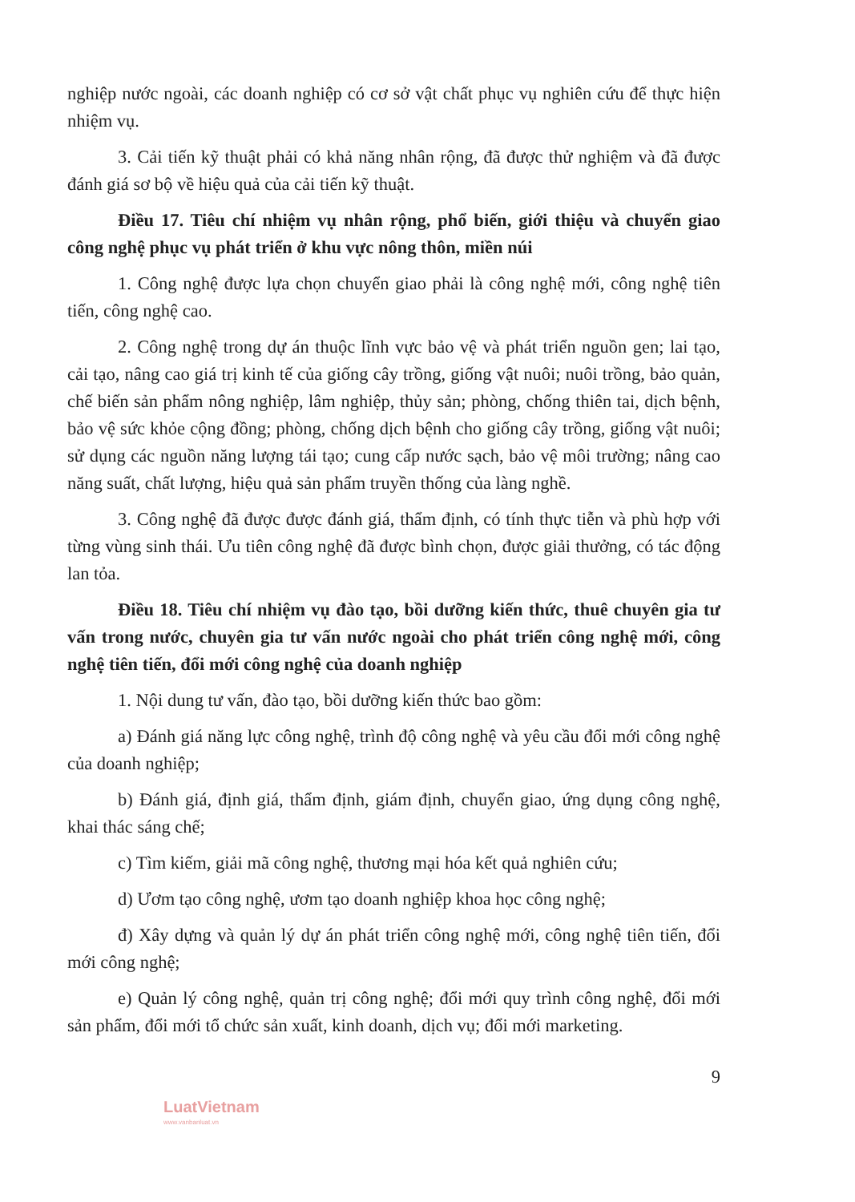nghiệp nước ngoài, các doanh nghiệp có cơ sở vật chất phục vụ nghiên cứu để thực hiện nhiệm vụ.
3. Cải tiến kỹ thuật phải có khả năng nhân rộng, đã được thử nghiệm và đã được đánh giá sơ bộ về hiệu quả của cải tiến kỹ thuật.
Điều 17. Tiêu chí nhiệm vụ nhân rộng, phổ biến, giới thiệu và chuyển giao công nghệ phục vụ phát triển ở khu vực nông thôn, miền núi
1. Công nghệ được lựa chọn chuyển giao phải là công nghệ mới, công nghệ tiên tiến, công nghệ cao.
2. Công nghệ trong dự án thuộc lĩnh vực bảo vệ và phát triển nguồn gen; lai tạo, cải tạo, nâng cao giá trị kinh tế của giống cây trồng, giống vật nuôi; nuôi trồng, bảo quản, chế biến sản phẩm nông nghiệp, lâm nghiệp, thủy sản; phòng, chống thiên tai, dịch bệnh, bảo vệ sức khỏe cộng đồng; phòng, chống dịch bệnh cho giống cây trồng, giống vật nuôi; sử dụng các nguồn năng lượng tái tạo; cung cấp nước sạch, bảo vệ môi trường; nâng cao năng suất, chất lượng, hiệu quả sản phẩm truyền thống của làng nghề.
3. Công nghệ đã được được đánh giá, thẩm định, có tính thực tiễn và phù hợp với từng vùng sinh thái. Ưu tiên công nghệ đã được bình chọn, được giải thưởng, có tác động lan tỏa.
Điều 18. Tiêu chí nhiệm vụ đào tạo, bồi dưỡng kiến thức, thuê chuyên gia tư vấn trong nước, chuyên gia tư vấn nước ngoài cho phát triển công nghệ mới, công nghệ tiên tiến, đổi mới công nghệ của doanh nghiệp
1. Nội dung tư vấn, đào tạo, bồi dưỡng kiến thức bao gồm:
a) Đánh giá năng lực công nghệ, trình độ công nghệ và yêu cầu đổi mới công nghệ của doanh nghiệp;
b) Đánh giá, định giá, thẩm định, giám định, chuyển giao, ứng dụng công nghệ, khai thác sáng chế;
c) Tìm kiếm, giải mã công nghệ, thương mại hóa kết quả nghiên cứu;
d) Ươm tạo công nghệ, ươm tạo doanh nghiệp khoa học công nghệ;
đ) Xây dựng và quản lý dự án phát triển công nghệ mới, công nghệ tiên tiến, đổi mới công nghệ;
e) Quản lý công nghệ, quản trị công nghệ; đổi mới quy trình công nghệ, đổi mới sản phẩm, đổi mới tổ chức sản xuất, kinh doanh, dịch vụ; đổi mới marketing.
9
LuatVietnam
www.vanbanluat.vn